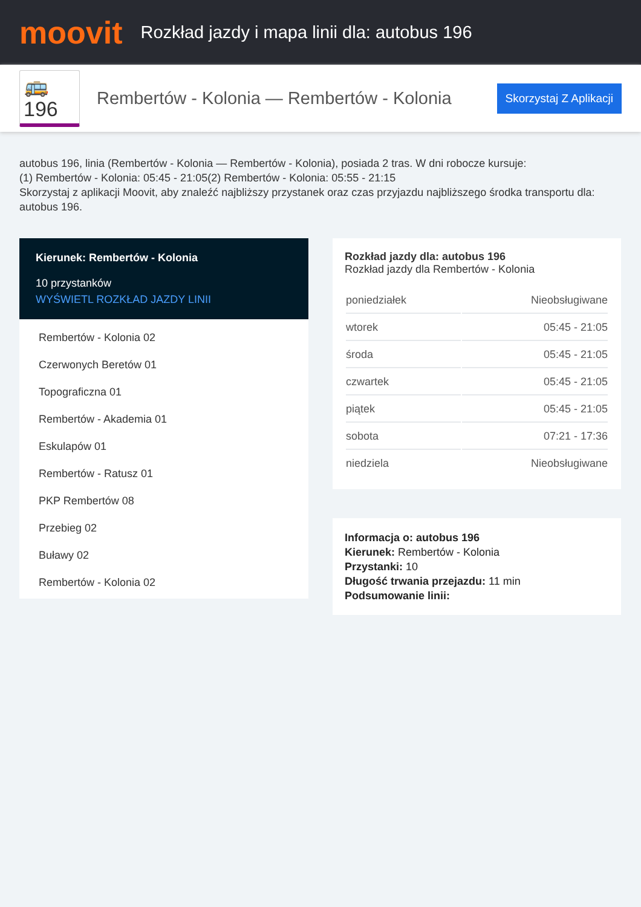moovit
Rozkład jazdy i mapa linii dla: autobus 196
🚌 196
Rembertów - Kolonia — Rembertów - Kolonia
Skorzystaj Z Aplikacji
autobus 196, linia (Rembertów - Kolonia — Rembertów - Kolonia), posiada 2 tras. W dni robocze kursuje:
(1) Rembertów - Kolonia: 05:45 - 21:05(2) Rembertów - Kolonia: 05:55 - 21:15
Skorzystaj z aplikacji Moovit, aby znaleźć najbliższy przystanek oraz czas przyjazdu najbliższego środka transportu dla: autobus 196.
Kierunek: Rembertów - Kolonia
10 przystanków
WYŚWIETL ROZKŁAD JAZDY LINII
Rembertów - Kolonia 02
Czerwonych Beretów 01
Topograficzna 01
Rembertów - Akademia 01
Eskulapów 01
Rembertów - Ratusz 01
PKP Rembertów 08
Przebieg 02
Buławy 02
Rembertów - Kolonia 02
Rozkład jazdy dla: autobus 196
Rozkład jazdy dla Rembertów - Kolonia
| poniedziałek | Nieobsługiwane |
| wtorek | 05:45 - 21:05 |
| środa | 05:45 - 21:05 |
| czwartek | 05:45 - 21:05 |
| piątek | 05:45 - 21:05 |
| sobota | 07:21 - 17:36 |
| niedziela | Nieobsługiwane |
Informacja o: autobus 196
Kierunek: Rembertów - Kolonia
Przystanki: 10
Długość trwania przejazdu: 11 min
Podsumowanie linii: